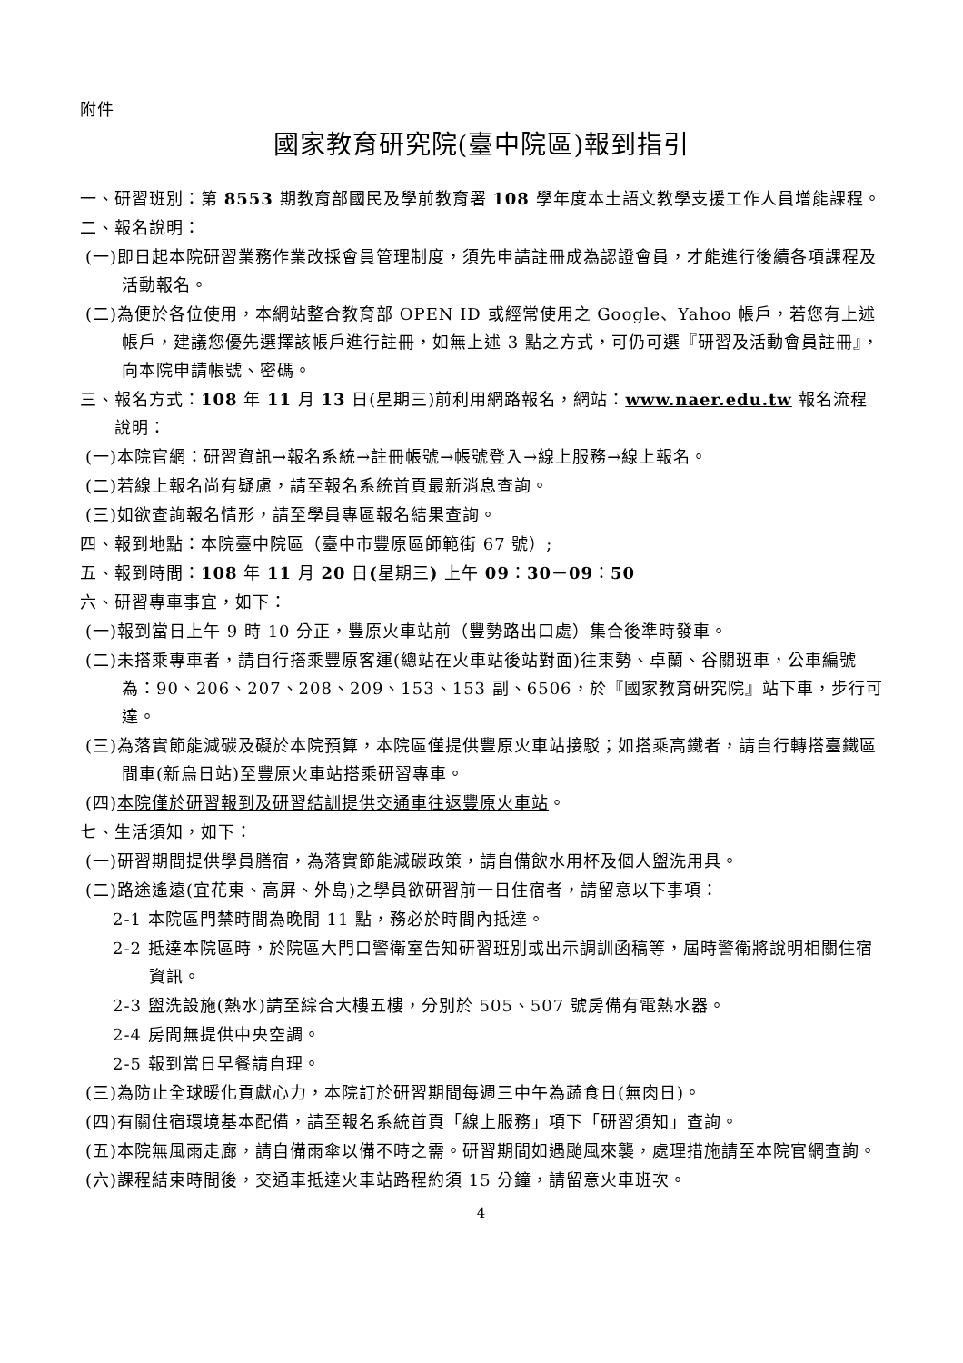附件
國家教育研究院(臺中院區)報到指引
一、研習班別：第 8553 期教育部國民及學前教育署 108 學年度本土語文教學支援工作人員增能課程。
二、報名說明：
(一)即日起本院研習業務作業改採會員管理制度，須先申請註冊成為認證會員，才能進行後續各項課程及活動報名。
(二)為便於各位使用，本網站整合教育部 OPEN ID 或經常使用之 Google、Yahoo 帳戶，若您有上述帳戶，建議您優先選擇該帳戶進行註冊，如無上述 3 點之方式，可仍可選『研習及活動會員註冊』，向本院申請帳號、密碼。
三、報名方式：108 年 11 月 13 日(星期三)前利用網路報名，網站：www.naer.edu.tw 報名流程說明：
(一)本院官網：研習資訊→報名系統→註冊帳號→帳號登入→線上服務→線上報名。
(二)若線上報名尚有疑慮，請至報名系統首頁最新消息查詢。
(三)如欲查詢報名情形，請至學員專區報名結果查詢。
四、報到地點：本院臺中院區（臺中市豐原區師範街 67 號）;
五、報到時間：108 年 11 月 20 日(星期三) 上午 09：30－09：50
六、研習專車事宜，如下：
(一)報到當日上午 9 時 10 分正，豐原火車站前（豐勢路出口處）集合後準時發車。
(二)未搭乘專車者，請自行搭乘豐原客運(總站在火車站後站對面)往東勢、卓蘭、谷關班車，公車編號為：90、206、207、208、209、153、153 副、6506，於『國家教育研究院』站下車，步行可達。
(三)為落實節能減碳及礙於本院預算，本院區僅提供豐原火車站接駁；如搭乘高鐵者，請自行轉搭臺鐵區間車(新烏日站)至豐原火車站搭乘研習專車。
(四)本院僅於研習報到及研習結訓提供交通車往返豐原火車站。
七、生活須知，如下：
(一)研習期間提供學員膳宿，為落實節能減碳政策，請自備飲水用杯及個人盥洗用具。
(二)路途遙遠(宜花東、高屏、外島)之學員欲研習前一日住宿者，請留意以下事項：
2-1 本院區門禁時間為晚間 11 點，務必於時間內抵達。
2-2 抵達本院區時，於院區大門口警衛室告知研習班別或出示調訓函稿等，屆時警衛將說明相關住宿資訊。
2-3 盥洗設施(熱水)請至綜合大樓五樓，分別於 505、507 號房備有電熱水器。
2-4 房間無提供中央空調。
2-5 報到當日早餐請自理。
(三)為防止全球暖化貢獻心力，本院訂於研習期間每週三中午為蔬食日(無肉日)。
(四)有關住宿環境基本配備，請至報名系統首頁「線上服務」項下「研習須知」查詢。
(五)本院無風雨走廊，請自備雨傘以備不時之需。研習期間如遇颱風來襲，處理措施請至本院官網查詢。
(六)課程結束時間後，交通車抵達火車站路程約須 15 分鐘，請留意火車班次。
4